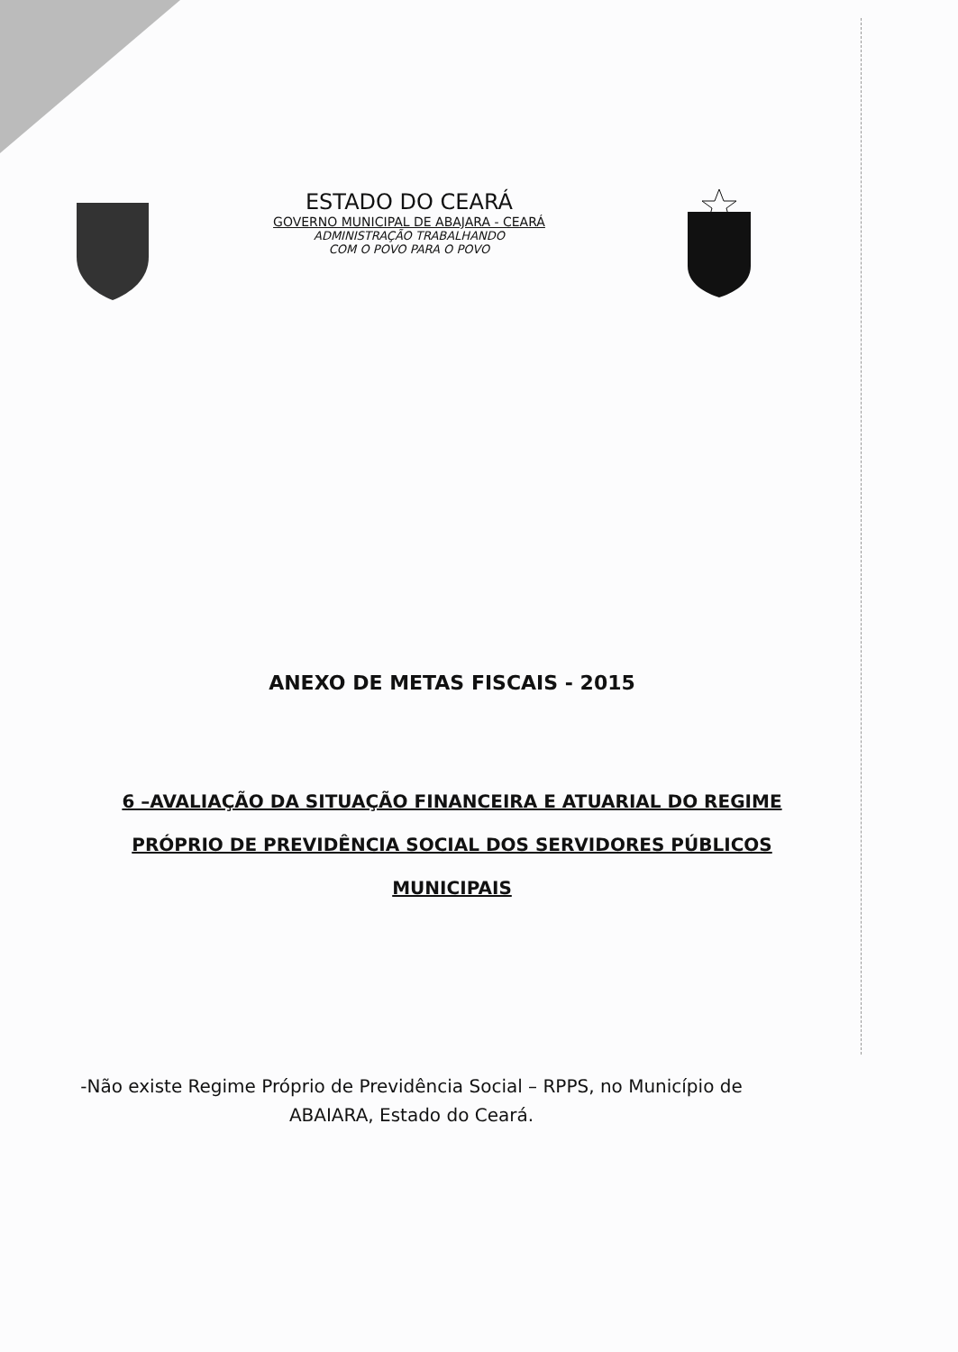ESTADO DO CEARÁ
GOVERNO MUNICIPAL DE ABAJARA - CEARÁ
ADMINISTRAÇÃO TRABALHANDO
COM O POVO PARA O POVO
ANEXO DE METAS FISCAIS - 2015
6 –AVALIAÇÃO DA SITUAÇÃO FINANCEIRA E ATUARIAL DO REGIME
PRÓPRIO DE PREVIDÊNCIA SOCIAL DOS SERVIDORES PÚBLICOS
MUNICIPAIS
-Não existe Regime Próprio de Previdência Social – RPPS, no Município de ABAIARA, Estado do Ceará.